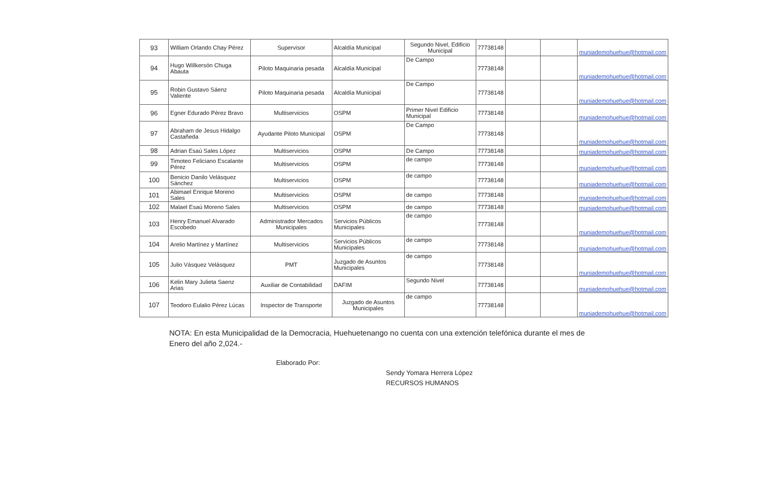| 93 | William Orlando Chay Pérez | Supervisor | Alcaldía Municipal | Segundo Nivel, Edificio Municipal | 77738148 | | | muniademohuehue@hotmail.com |
| 94 | Hugo Willkersón Chuga Abauta | Piloto Maquinaria pesada | Alcaldía Municipal | De Campo | 77738148 | | | muniademohuehue@hotmail.com |
| 95 | Robin Gustavo Sáenz Valiente | Piloto Maquinaria pesada | Alcaldía Municipal | De Campo | 77738148 | | | muniademohuehue@hotmail.com |
| 96 | Egner Edurado Pérez Bravo | Multiservicios | OSPM | Primer Nivel Edificio Municipal | 77738148 | | | muniademohuehue@hotmail.com |
| 97 | Abraham de Jesus Hidalgo Castañeda | Ayudante Piloto Municipal | OSPM | De Campo | 77738148 | | | muniademohuehue@hotmail.com |
| 98 | Adrian Esaú Sales López | Multiservicios | OSPM | De Campo | 77738148 | | | muniademohuehue@hotmail.com |
| 99 | Timoteo Feliciano Escalante Pérez | Multiservicios | OSPM | de campo | 77738148 | | | muniademohuehue@hotmail.com |
| 100 | Benicio Danilo Velásquez Sánchez | Multiservicios | OSPM | de campo | 77738148 | | | muniademohuehue@hotmail.com |
| 101 | Abimael Enrique Moreno Sales | Multiservicios | OSPM | de campo | 77738148 | | | muniademohuehue@hotmail.com |
| 102 | Malael Esaú Moreno Sales | Multiservicios | OSPM | de campo | 77738148 | | | muniademohuehue@hotmail.com |
| 103 | Henry Emanuel Alvarado Escobedo | Administrador Mercados Municipales | Servicios Públicos Municipales | de campo | 77738148 | | | muniademohuehue@hotmail.com |
| 104 | Arelio Martínez y Martínez | Multiservicios | Servicios Públicos Municipales | de campo | 77738148 | | | muniademohuehue@hotmail.com |
| 105 | Julio Vásquez Velásquez | PMT | Juzgado de Asuntos Municipales | de campo | 77738148 | | | muniademohuehue@hotmail.com |
| 106 | Kelin Mary Julieta Saenz Arias | Auxiliar de Contabilidad | DAFIM | Segundo Nivel | 77738148 | | | muniademohuehue@hotmail.com |
| 107 | Teodoro Eulalio Pérez Lúcas | Inspector de Transporte | Juzgado de Asuntos Municipales | de campo | 77738148 | | | muniademohuehue@hotmail.com |
NOTA: En esta Municipalidad de la Democracia, Huehuetenango no cuenta con una extención telefónica durante el mes de Enero del año 2,024.-
Elaborado Por:
Sendy Yomara Herrera López
RECURSOS HUMANOS